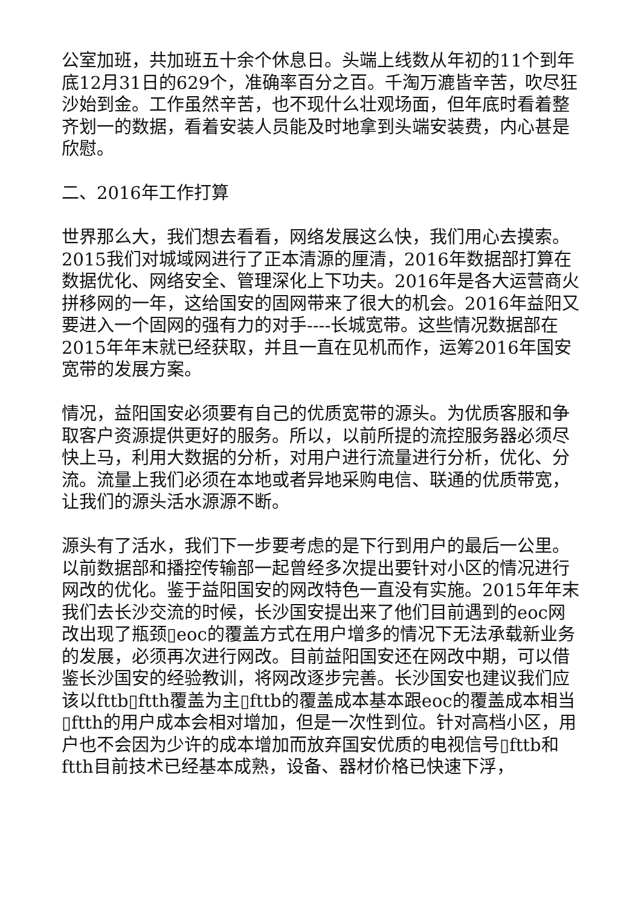公室加班，共加班五十余个休息日。头端上线数从年初的11个到年底12月31日的629个，准确率百分之百。千淘万漉皆辛苦，吹尽狂沙始到金。工作虽然辛苦，也不现什么壮观场面，但年底时看着整齐划一的数据，看着安装人员能及时地拿到头端安装费，内心甚是欣慰。
二、2016年工作打算
世界那么大，我们想去看看，网络发展这么快，我们用心去摸索。2015我们对城域网进行了正本清源的厘清，2016年数据部打算在数据优化、网络安全、管理深化上下功夫。2016年是各大运营商火拼移网的一年，这给国安的固网带来了很大的机会。2016年益阳又要进入一个固网的强有力的对手----长城宽带。这些情况数据部在2015年年末就已经获取，并且一直在见机而作，运筹2016年国安宽带的发展方案。
情况，益阳国安必须要有自己的优质宽带的源头。为优质客服和争取客户资源提供更好的服务。所以，以前所提的流控服务器必须尽快上马，利用大数据的分析，对用户进行流量进行分析，优化、分流。流量上我们必须在本地或者异地采购电信、联通的优质带宽，让我们的源头活水源源不断。
源头有了活水，我们下一步要考虑的是下行到用户的最后一公里。以前数据部和播控传输部一起曾经多次提出要针对小区的情况进行网改的优化。鉴于益阳国安的网改特色一直没有实施。2015年年末我们去长沙交流的时候，长沙国安提出来了他们目前遇到的eoc网改出现了瓶颈▯eoc的覆盖方式在用户增多的情况下无法承载新业务的发展，必须再次进行网改。目前益阳国安还在网改中期，可以借鉴长沙国安的经验教训，将网改逐步完善。长沙国安也建议我们应该以fttb▯ftth覆盖为主▯fttb的覆盖成本基本跟eoc的覆盖成本相当▯ftth的用户成本会相对增加，但是一次性到位。针对高档小区，用户也不会因为少许的成本增加而放弃国安优质的电视信号▯fttb和ftth目前技术已经基本成熟，设备、器材价格已快速下浮，